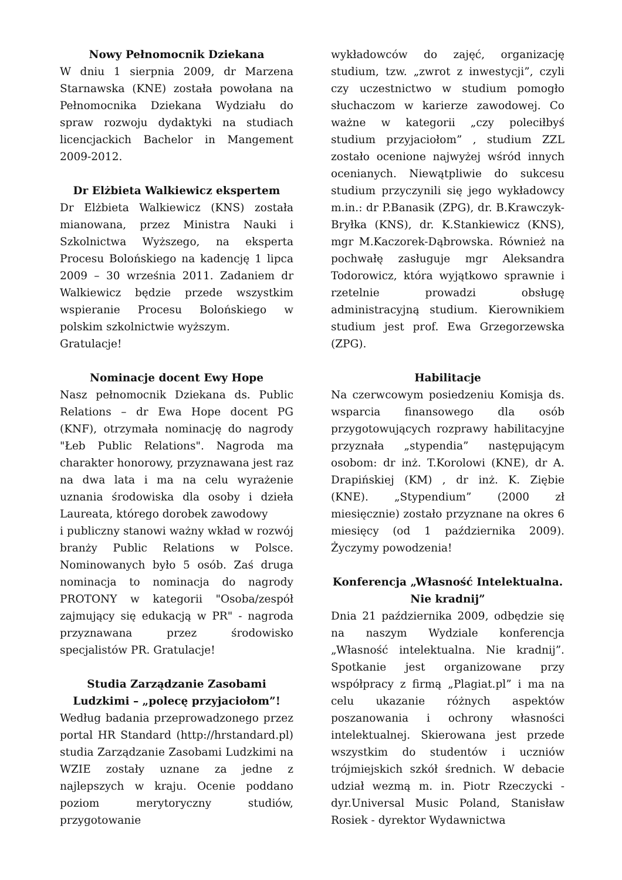Nowy Pełnomocnik Dziekana
W dniu 1 sierpnia 2009, dr Marzena Starnawska (KNE) została powołana na Pełnomocnika Dziekana Wydziału do spraw rozwoju dydaktyki na studiach licencjackich Bachelor in Mangement 2009-2012.
Dr Elżbieta Walkiewicz ekspertem
Dr Elżbieta Walkiewicz (KNS) została mianowana, przez Ministra Nauki i Szkolnictwa Wyższego, na eksperta Procesu Bolońskiego na kadencję 1 lipca 2009 – 30 września 2011. Zadaniem dr Walkiewicz będzie przede wszystkim wspieranie Procesu Bolońskiego w polskim szkolnictwie wyższym.
Gratulacje!
Nominacje docent Ewy Hope
Nasz pełnomocnik Dziekana ds. Public Relations – dr Ewa Hope docent PG (KNF), otrzymała nominację do nagrody "Łeb Public Relations". Nagroda ma charakter honorowy, przyznawana jest raz na dwa lata i ma na celu wyrażenie uznania środowiska dla osoby i dzieła Laureata, którego dorobek zawodowy
i publiczny stanowi ważny wkład w rozwój branży Public Relations w Polsce. Nominowanych było 5 osób. Zaś druga nominacja to nominacja do nagrody PROTONY w kategorii "Osoba/zespół zajmujący się edukacją w PR" - nagroda przyznawana przez środowisko specjalistów PR. Gratulacje!
Studia Zarządzanie Zasobami Ludzkimi – „polecę przyjaciołom”!
Według badania przeprowadzonego przez portal HR Standard (http://hrstandard.pl) studia Zarządzanie Zasobami Ludzkimi na WZIE zostały uznane za jedne z najlepszych w kraju. Ocenie poddano poziom merytoryczny studiów, przygotowanie
wykładowców do zajęć, organizację studium, tzw. „zwrot z inwestycji”, czyli czy uczestnictwo w studium pomogło słuchaczom w karierze zawodowej. Co ważne w kategorii „czy poleciłbyś studium przyjaciołom” , studium ZZL zostało ocenione najwyżej wśród innych ocenianych. Niewątpliwie do sukcesu studium przyczynili się jego wykładowcy m.in.: dr P.Banasik (ZPG), dr. B.Krawczyk-Bryłka (KNS), dr. K.Stankiewicz (KNS), mgr M.Kaczorek-Dąbrowska. Również na pochwałę zasługuje mgr Aleksandra Todorowicz, która wyjątkowo sprawnie i rzetelnie prowadzi obsługę administracyjną studium. Kierownikiem studium jest prof. Ewa Grzegorzewska (ZPG).
Habilitacje
Na czerwcowym posiedzeniu Komisja ds. wsparcia finansowego dla osób przygotowujących rozprawy habilitacyjne przyznała „stypendia” następującym osobom: dr inż. T.Korolowi (KNE), dr A. Drapińskiej (KM) , dr inż. K. Ziębie (KNE). „Stypendium” (2000 zł miesięcznie) zostało przyznane na okres 6 miesięcy (od 1 października 2009). Życzymy powodzenia!
Konferencja „Własność Intelektualna. Nie kradnij”
Dnia 21 października 2009, odbędzie się na naszym Wydziale konferencja „Własność intelektualna. Nie kradnij”. Spotkanie jest organizowane przy współpracy z firmą „Plagiat.pl” i ma na celu ukazanie różnych aspektów poszanowania i ochrony własności intelektualnej. Skierowana jest przede wszystkim do studentów i uczniów trójmiejskich szkół średnich. W debacie udział wezmą m. in. Piotr Rzeczycki - dyr.Universal Music Poland, Stanisław Rosiek - dyrektor Wydawnictwa